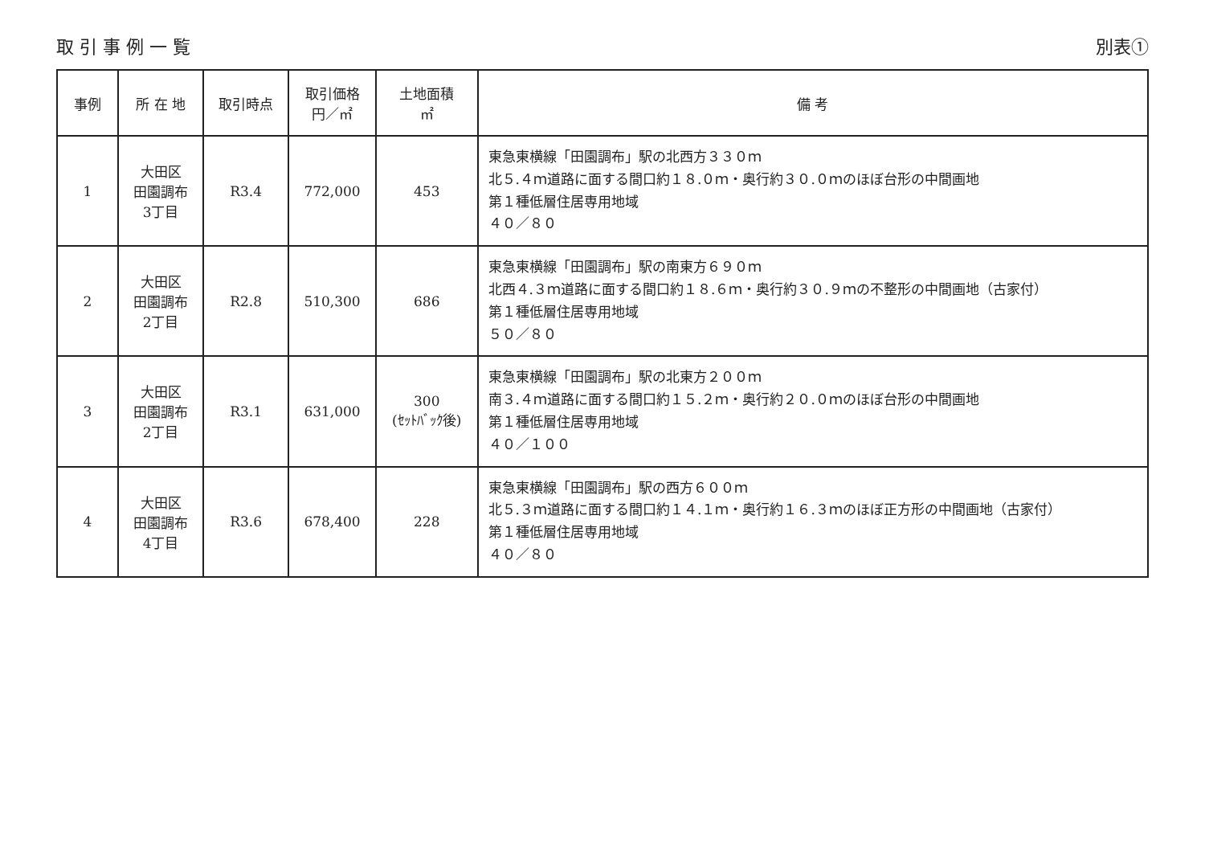取 引 事 例 一 覧 別表①
| 事例 | 所 在 地 | 取引時点 | 取引価格 円／㎡ | 土地面積 ㎡ | 備 考 |
| --- | --- | --- | --- | --- | --- |
| 1 | 大田区 田園調布 3丁目 | R3.4 | 772,000 | 453 | 東急東横線「田園調布」駅の北西方３３０ｍ 北５.４ｍ道路に面する間口約１８.０ｍ・奥行約３０.０ｍのほぼ台形の中間画地 第１種低層住居専用地域 ４０／８０ |
| 2 | 大田区 田園調布 2丁目 | R2.8 | 510,300 | 686 | 東急東横線「田園調布」駅の南東方６９０ｍ 北西４.３ｍ道路に面する間口約１８.６ｍ・奥行約３０.９ｍの不整形の中間画地（古家付） 第１種低層住居専用地域 ５０／８０ |
| 3 | 大田区 田園調布 2丁目 | R3.1 | 631,000 | 300 (ｾｯﾄﾊﾞｯｸ後) | 東急東横線「田園調布」駅の北東方２００ｍ 南３.４ｍ道路に面する間口約１５.２ｍ・奥行約２０.０ｍのほぼ台形の中間画地 第１種低層住居専用地域 ４０／１００ |
| 4 | 大田区 田園調布 4丁目 | R3.6 | 678,400 | 228 | 東急東横線「田園調布」駅の西方６００ｍ 北５.３ｍ道路に面する間口約１４.１ｍ・奥行約１６.３ｍのほぼ正方形の中間画地（古家付） 第１種低層住居専用地域 ４０／８０ |